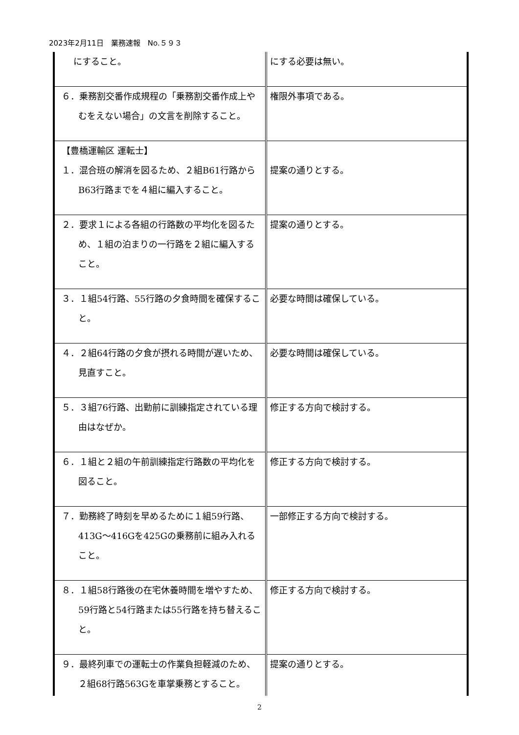2023年2月11日　業務速報　No.５９３
| にすること。 | にする必要は無い。 |
| ６．乗務割交番作成規程の「乗務割交番作成上やむをえない場合」の文言を削除すること。 | 権限外事項である。 |
| 【豊橋運輸区 運転士】 １．混合班の解消を図るため、２組B61行路からB63行路までを４組に編入すること。 | 提案の通りとする。 |
| ２．要求１による各組の行路数の平均化を図るため、１組の泊まりの一行路を２組に編入すること。 | 提案の通りとする。 |
| ３．１組54行路、55行路の夕食時間を確保すること。 | 必要な時間は確保している。 |
| ４．２組64行路の夕食が摂れる時間が遅いため、見直すこと。 | 必要な時間は確保している。 |
| ５．３組76行路、出勤前に訓練指定されている理由はなぜか。 | 修正する方向で検討する。 |
| ６．１組と２組の午前訓練指定行路数の平均化を図ること。 | 修正する方向で検討する。 |
| ７．勤務終了時刻を早めるために１組59行路、413G～416Gを425Gの乗務前に組み入れること。 | 一部修正する方向で検討する。 |
| ８．１組58行路後の在宅休養時間を増やすため、59行路と54行路または55行路を持ち替えること。 | 修正する方向で検討する。 |
| ９．最終列車での運転士の作業負担軽減のため、２組68行路563Gを車掌乗務とすること。 | 提案の通りとする。 |
2